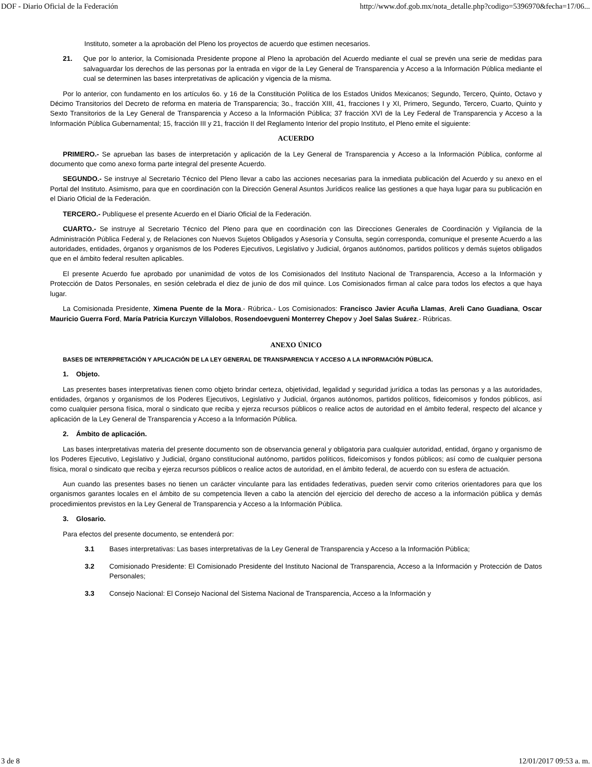DOF - Diario Oficial de la Federación http://www.dof.gob.mx/nota_detalle.php?codigo=5396970&fecha=17/06...
Instituto, someter a la aprobación del Pleno los proyectos de acuerdo que estimen necesarios.
21. Que por lo anterior, la Comisionada Presidente propone al Pleno la aprobación del Acuerdo mediante el cual se prevén una serie de medidas para salvaguardar los derechos de las personas por la entrada en vigor de la Ley General de Transparencia y Acceso a la Información Pública mediante el cual se determinen las bases interpretativas de aplicación y vigencia de la misma.
Por lo anterior, con fundamento en los artículos 6o. y 16 de la Constitución Política de los Estados Unidos Mexicanos; Segundo, Tercero, Quinto, Octavo y Décimo Transitorios del Decreto de reforma en materia de Transparencia; 3o., fracción XIII, 41, fracciones I y XI, Primero, Segundo, Tercero, Cuarto, Quinto y Sexto Transitorios de la Ley General de Transparencia y Acceso a la Información Pública; 37 fracción XVI de la Ley Federal de Transparencia y Acceso a la Información Pública Gubernamental; 15, fracción III y 21, fracción II del Reglamento Interior del propio Instituto, el Pleno emite el siguiente:
ACUERDO
PRIMERO.- Se aprueban las bases de interpretación y aplicación de la Ley General de Transparencia y Acceso a la Información Pública, conforme al documento que como anexo forma parte integral del presente Acuerdo.
SEGUNDO.- Se instruye al Secretario Técnico del Pleno llevar a cabo las acciones necesarias para la inmediata publicación del Acuerdo y su anexo en el Portal del Instituto. Asimismo, para que en coordinación con la Dirección General Asuntos Jurídicos realice las gestiones a que haya lugar para su publicación en el Diario Oficial de la Federación.
TERCERO.- Publíquese el presente Acuerdo en el Diario Oficial de la Federación.
CUARTO.- Se instruye al Secretario Técnico del Pleno para que en coordinación con las Direcciones Generales de Coordinación y Vigilancia de la Administración Pública Federal y, de Relaciones con Nuevos Sujetos Obligados y Asesoría y Consulta, según corresponda, comunique el presente Acuerdo a las autoridades, entidades, órganos y organismos de los Poderes Ejecutivos, Legislativo y Judicial, órganos autónomos, partidos políticos y demás sujetos obligados que en el ámbito federal resulten aplicables.
El presente Acuerdo fue aprobado por unanimidad de votos de los Comisionados del Instituto Nacional de Transparencia, Acceso a la Información y Protección de Datos Personales, en sesión celebrada el diez de junio de dos mil quince. Los Comisionados firman al calce para todos los efectos a que haya lugar.
La Comisionada Presidente, Ximena Puente de la Mora.- Rúbrica.- Los Comisionados: Francisco Javier Acuña Llamas, Areli Cano Guadiana, Oscar Mauricio Guerra Ford, María Patricia Kurczyn Villalobos, Rosendoevgueni Monterrey Chepov y Joel Salas Suárez.- Rúbricas.
ANEXO ÚNICO
BASES DE INTERPRETACIÓN Y APLICACIÓN DE LA LEY GENERAL DE TRANSPARENCIA Y ACCESO A LA INFORMACIÓN PÚBLICA.
1. Objeto.
Las presentes bases interpretativas tienen como objeto brindar certeza, objetividad, legalidad y seguridad jurídica a todas las personas y a las autoridades, entidades, órganos y organismos de los Poderes Ejecutivos, Legislativo y Judicial, órganos autónomos, partidos políticos, fideicomisos y fondos públicos, así como cualquier persona física, moral o sindicato que reciba y ejerza recursos públicos o realice actos de autoridad en el ámbito federal, respecto del alcance y aplicación de la Ley General de Transparencia y Acceso a la Información Pública.
2. Ámbito de aplicación.
Las bases interpretativas materia del presente documento son de observancia general y obligatoria para cualquier autoridad, entidad, órgano y organismo de los Poderes Ejecutivo, Legislativo y Judicial, órgano constitucional autónomo, partidos políticos, fideicomisos y fondos públicos; así como de cualquier persona física, moral o sindicato que reciba y ejerza recursos públicos o realice actos de autoridad, en el ámbito federal, de acuerdo con su esfera de actuación.
Aun cuando las presentes bases no tienen un carácter vinculante para las entidades federativas, pueden servir como criterios orientadores para que los organismos garantes locales en el ámbito de su competencia lleven a cabo la atención del ejercicio del derecho de acceso a la información pública y demás procedimientos previstos en la Ley General de Transparencia y Acceso a la Información Pública.
3. Glosario.
Para efectos del presente documento, se entenderá por:
3.1 Bases interpretativas: Las bases interpretativas de la Ley General de Transparencia y Acceso a la Información Pública;
3.2 Comisionado Presidente: El Comisionado Presidente del Instituto Nacional de Transparencia, Acceso a la Información y Protección de Datos Personales;
3.3 Consejo Nacional: El Consejo Nacional del Sistema Nacional de Transparencia, Acceso a la Información y
3 de 8 12/01/2017 09:53 a. m.